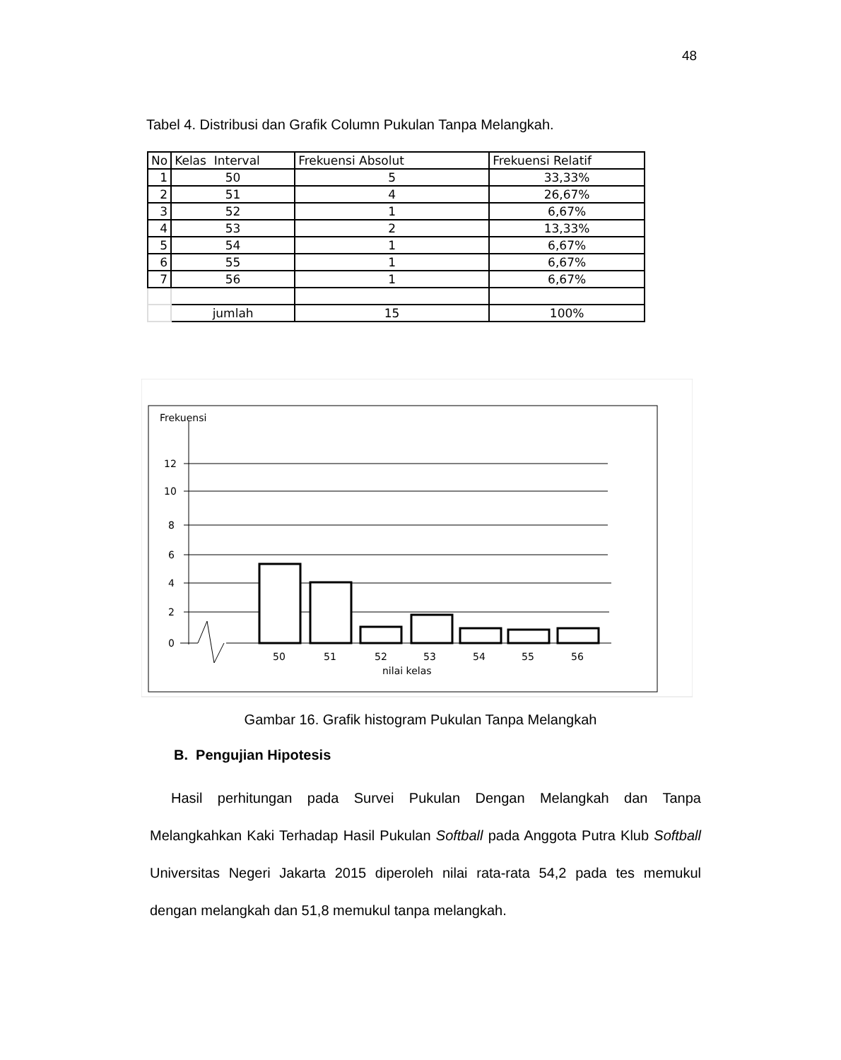48
Tabel 4. Distribusi dan Grafik Column Pukulan Tanpa Melangkah.
| No | Kelas Interval | Frekuensi Absolut | Frekuensi Relatif |
| --- | --- | --- | --- |
| 1 | 50 | 5 | 33,33% |
| 2 | 51 | 4 | 26,67% |
| 3 | 52 | 1 | 6,67% |
| 4 | 53 | 2 | 13,33% |
| 5 | 54 | 1 | 6,67% |
| 6 | 55 | 1 | 6,67% |
| 7 | 56 | 1 | 6,67% |
| | jumlah | 15 | 100% |
Frekuensi
12
10
8
6
4
2
0
50
51
52
53
54
55
56
nilai kelas
Gambar 16. Grafik histogram Pukulan Tanpa Melangkah
B. Pengujian Hipotesis
Hasil perhitungan pada Survei Pukulan Dengan Melangkah dan Tanpa Melangkahkan Kaki Terhadap Hasil Pukulan Softball pada Anggota Putra Klub Softball Universitas Negeri Jakarta 2015 diperoleh nilai rata-rata 54,2 pada tes memukul dengan melangkah dan 51,8 memukul tanpa melangkah.